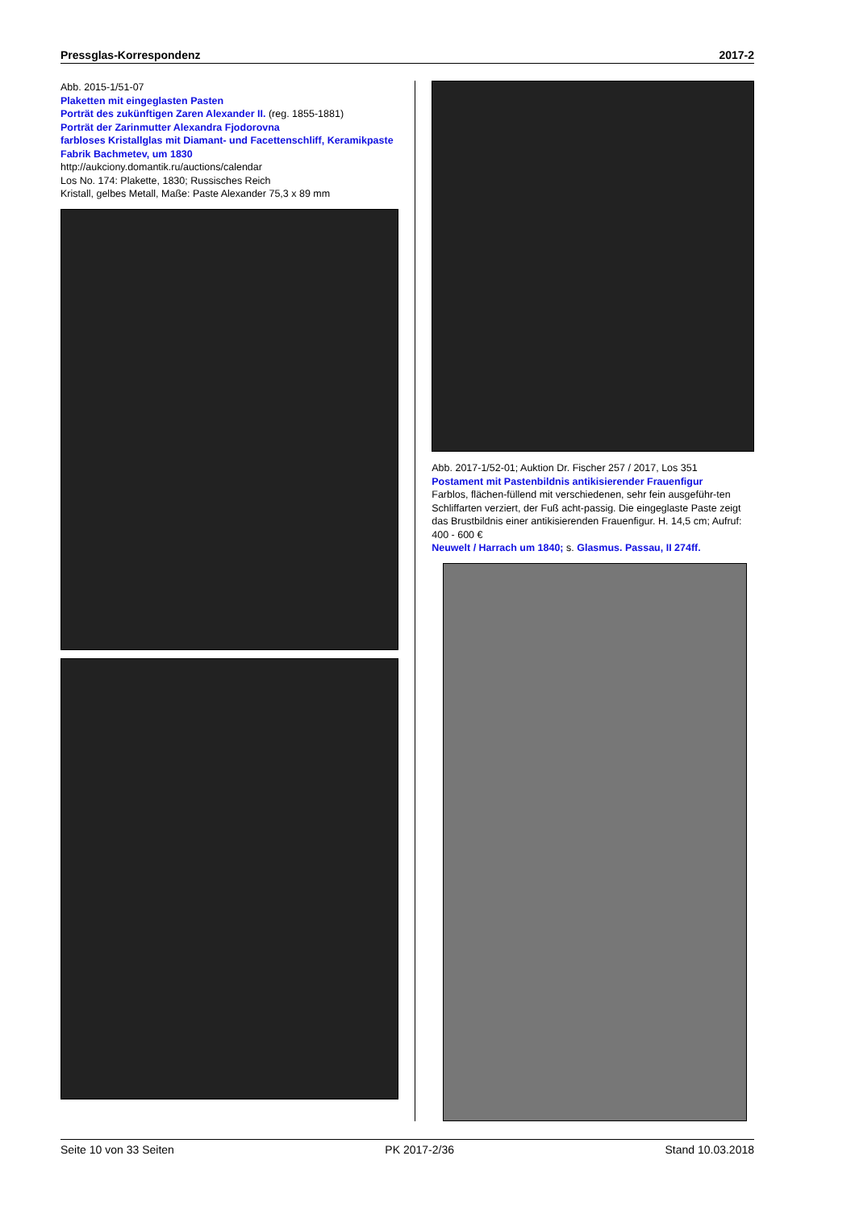Pressglas-Korrespondenz 2017-2
Abb. 2015-1/51-07
Plaketten mit eingeglasten Pasten
Porträt des zukünftigen Zaren Alexander II. (reg. 1855-1881)
Porträt der Zarinmutter Alexandra Fjodorovna
farbloses Kristallglas mit Diamant- und Facettenschliff, Keramikpaste
Fabrik Bachmetev, um 1830
http://aukciony.domantik.ru/auctions/calendar
Los No. 174: Plakette, 1830; Russisches Reich
Kristall, gelbes Metall, Maße: Paste Alexander 75,3 x 89 mm
Abb. 2017-1/52-01; Auktion Dr. Fischer 257 / 2017, Los 351
Postament mit Pastenbildnis antikisierender Frauenfigur
Farblos, flächen-füllend mit verschiedenen, sehr fein ausgeführ-ten Schliffarten verziert, der Fuß acht-passig. Die eingeglaste Paste zeigt das Brustbildnis einer antikisierenden Frauenfigur. H. 14,5 cm; Aufruf: 400 - 600 €
Neuwelt / Harrach um 1840; s. Glasmus. Passau, II 274ff.
Seite 10 von 33 Seiten PK 2017-2/36 Stand 10.03.2018